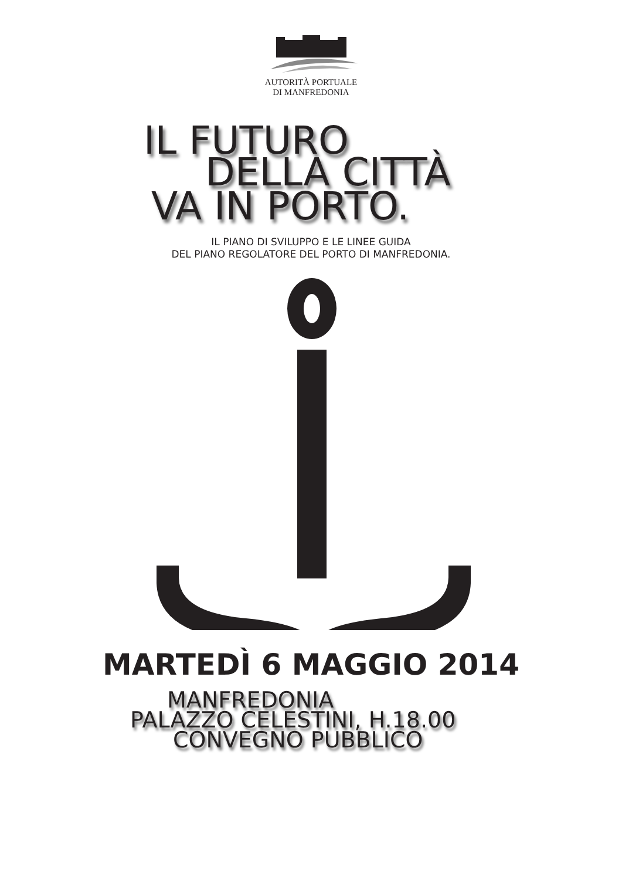AUTORITÀ PORTUALE
DI MANFREDONIA
IL FUTURO
DELLA CITTÀ
VA IN PORTO.
IL PIANO DI SVILUPPO E LE LINEE GUIDA
DEL PIANO REGOLATORE DEL PORTO DI MANFREDONIA.
MARTEDÌ 6 MAGGIO 2014
MANFREDONIA
PALAZZO CELESTINI, H.18.00
CONVEGNO PUBBLICO